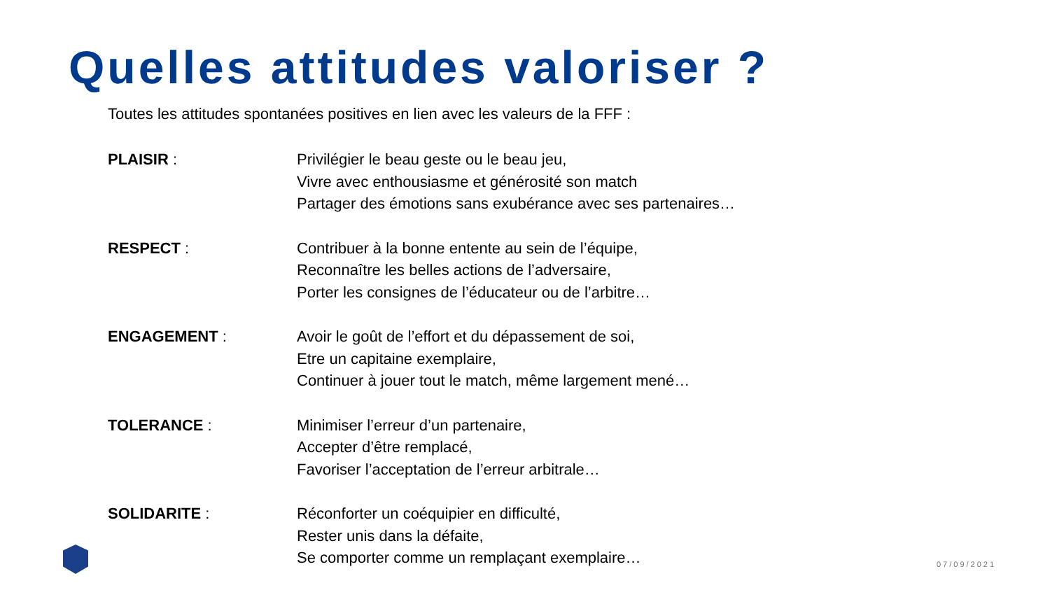Quelles attitudes valoriser ?
Toutes les attitudes spontanées positives en lien avec les valeurs de la FFF :
PLAISIR : Privilégier le beau geste ou le beau jeu,
Vivre avec enthousiasme et générosité son match
Partager des émotions sans exubérance avec ses partenaires…
RESPECT : Contribuer à la bonne entente au sein de l’équipe,
Reconnaître les belles actions de l’adversaire,
Porter les consignes de l’éducateur ou de l’arbitre…
ENGAGEMENT : Avoir le goût de l’effort et du dépassement de soi,
Etre un capitaine exemplaire,
Continuer à jouer tout le match, même largement mené…
TOLERANCE : Minimiser l’erreur d’un partenaire,
Accepter d’être remplacé,
Favoriser l’acceptation de l’erreur arbitrale…
SOLIDARITE : Réconforter un coéquipier en difficulté,
Rester unis dans la défaite,
Se comporter comme un remplaçant exemplaire…
07/09/2021